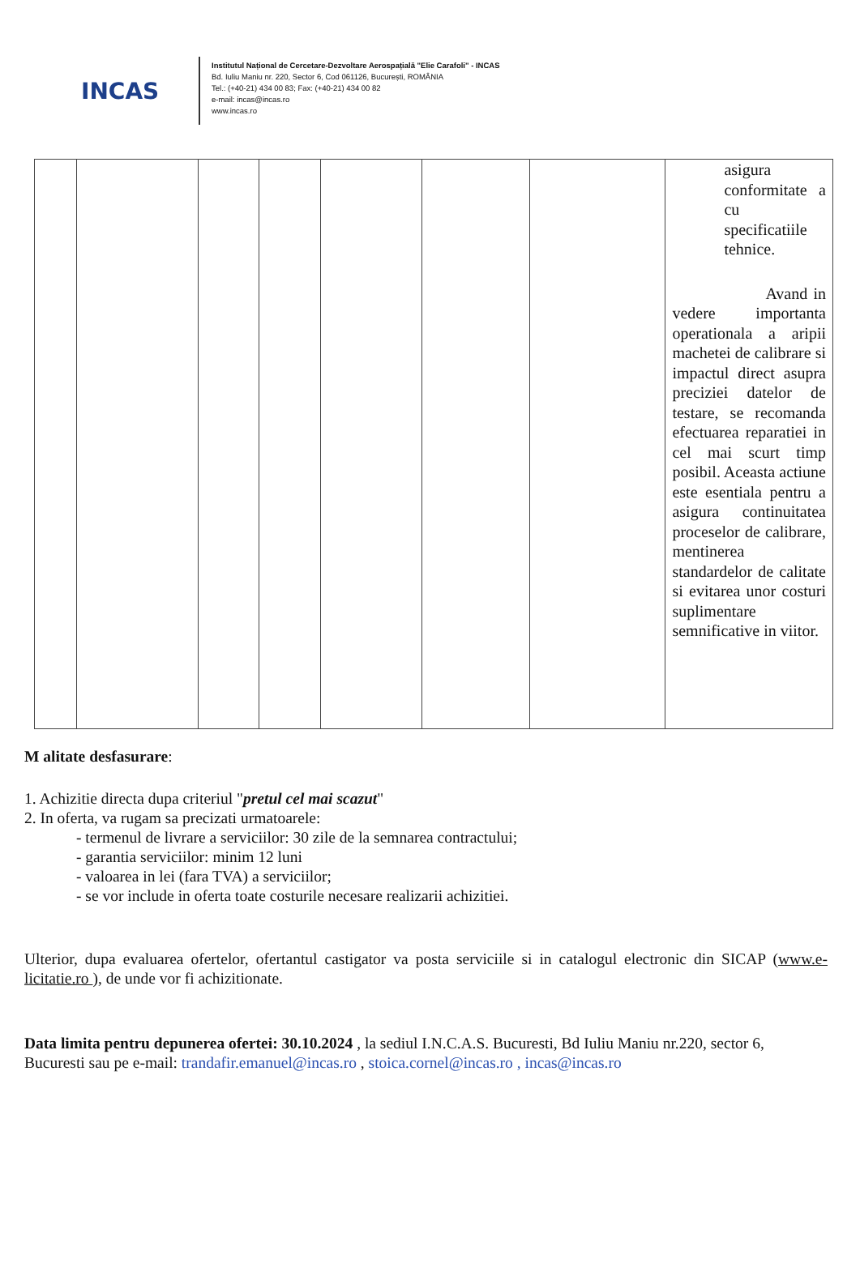INCAS
Institutul Național de Cercetare-Dezvoltare Aerospațială "Elie Carafoli" - INCAS
Bd. Iuliu Maniu nr. 220, Sector 6, Cod 061126, București, ROMÂNIA
Tel.: (+40-21) 434 00 83; Fax: (+40-21) 434 00 82
e-mail: incas@incas.ro
www.incas.ro
| | | | | | | | asigura conformitate a cu specificatiile tehnice. Avand in vedere importanta operationala a aripii machetei de calibrare si impactul direct asupra preciziei datelor de testare, se recomanda efectuarea reparatiei in cel mai scurt timp posibil. Aceasta actiune este esentiala pentru a asigura continuitatea proceselor de calibrare, mentinerea standardelor de calitate si evitarea unor costuri suplimentare semnificative in viitor. |
M alitate desfasurare:
1. Achizitie directa dupa criteriul "pretul cel mai scazut"
2. In oferta, va rugam sa precizati urmatoarele:
- termenul de livrare a serviciilor: 30 zile de la semnarea contractului;
- garantia serviciilor: minim 12 luni
- valoarea in lei (fara TVA) a serviciilor;
- se vor include in oferta toate costurile necesare realizarii achizitiei.
Ulterior, dupa evaluarea ofertelor, ofertantul castigator va posta serviciile si in catalogul electronic din SICAP (www.e-licitatie.ro ), de unde vor fi achizitionate.
Data limita pentru depunerea ofertei: 30.10.2024 , la sediul I.N.C.A.S. Bucuresti, Bd Iuliu Maniu nr.220, sector 6, Bucuresti sau pe e-mail: trandafir.emanuel@incas.ro , stoica.cornel@incas.ro , incas@incas.ro